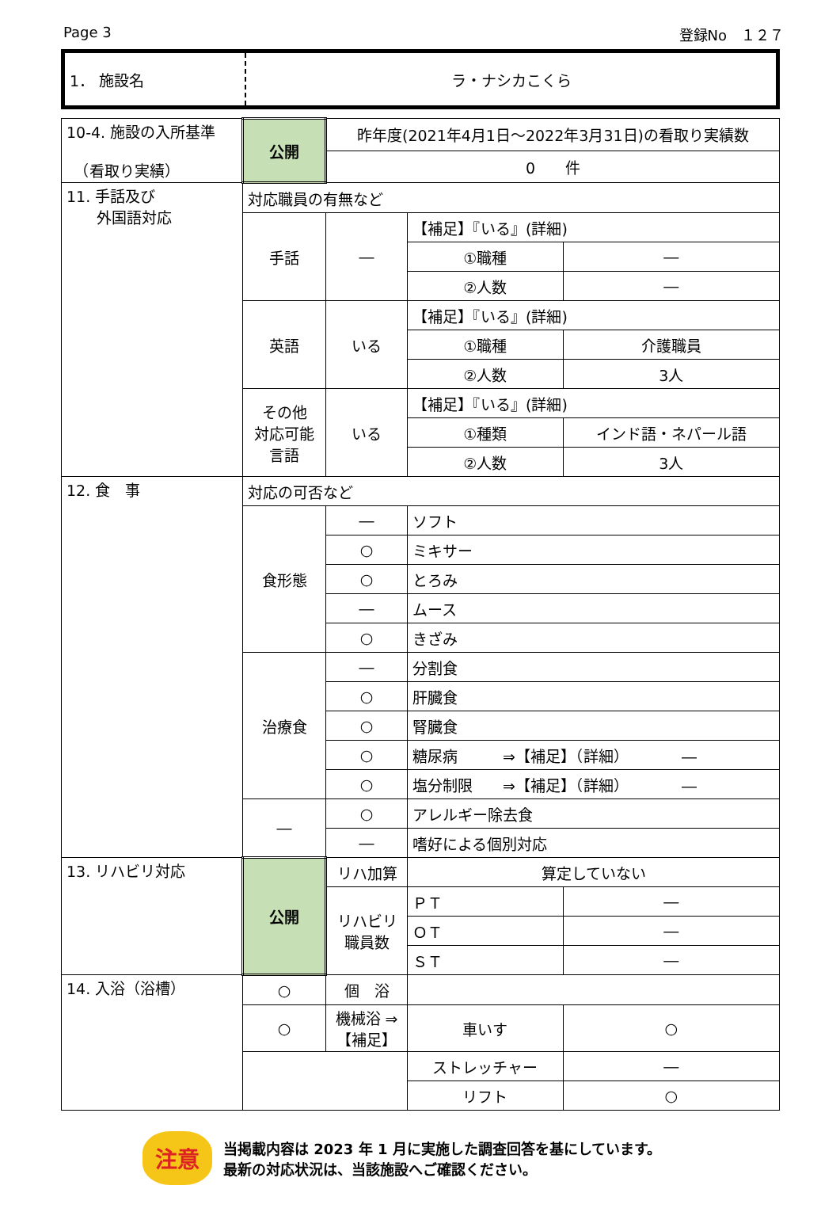Page 3 登録No　１２７
| 1． 施設名 | ラ・ナシカこくら |
| 10-4. 施設の入所基準 （看取り実績） | 公開 | 昨年度(2021年4月1日～2022年3月31日)の看取り実績数 | | |
| | | 0 件 | | |
| 11. 手話及び 外国語対応 | 対応職員の有無など | | | |
| | 手話 | ― | 【補足】『いる』(詳細) | |
| | | | ①職種 | ― |
| | | | ②人数 | ― |
| | 英語 | いる | 【補足】『いる』(詳細) | |
| | | | ①職種 | 介護職員 |
| | | | ②人数 | 3人 |
| | その他 対応可能 言語 | いる | 【補足】『いる』(詳細) | |
| | | | ①種類 | インド語・ネパール語 |
| | | | ②人数 | 3人 |
| 12. 食 事 | 対応の可否など | | | |
| | 食形態 | ― | ソフト | |
| | | ○ | ミキサー | |
| | | ○ | とろみ | |
| | | ― | ムース | |
| | | ○ | きざみ | |
| | 治療食 | ― | 分割食 | |
| | | ○ | 肝臓食 | |
| | | ○ | 腎臓食 | |
| | | ○ | 糖尿病 ⇒【補足】（詳細） ― | |
| | | ○ | 塩分制限 ⇒【補足】（詳細） ― | |
| | ― | ○ | アレルギー除去食 | |
| | | ― | 嗜好による個別対応 | |
| 13. リハビリ対応 | 公開 | リハ加算 | 算定していない | |
| | | リハビリ 職員数 | ＰＴ | ― |
| | | | ＯＴ | ― |
| | | | ＳＴ | ― |
| 14. 入浴（浴槽） | ○ | 個 浴 | | |
| | ○ | 機械浴 ⇒【補足】 | 車いす | ○ |
| | | | ストレッチャー | ― |
| | | | リフト | ○ |
注意
当掲載内容は 2023 年 1 月に実施した調査回答を基にしています。
最新の対応状況は、当該施設へご確認ください。